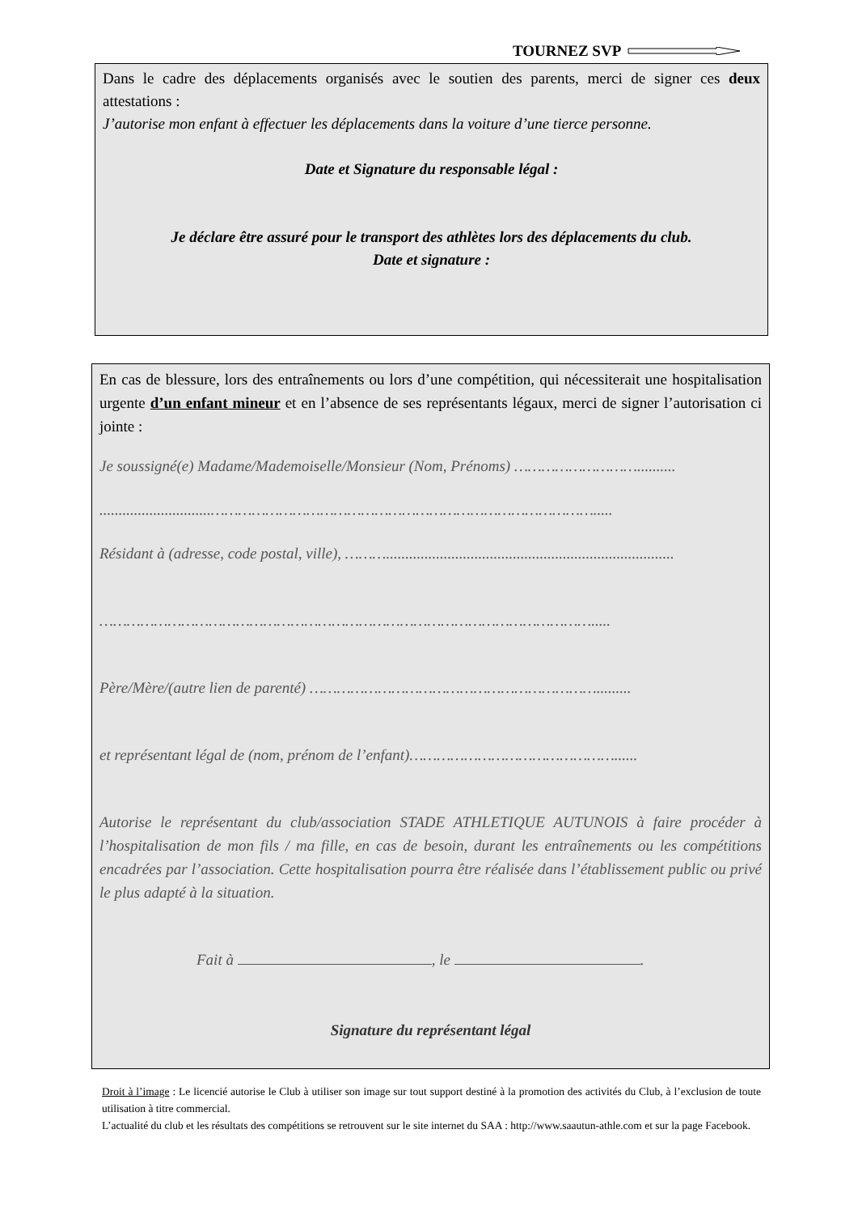TOURNEZ SVP
Dans le cadre des déplacements organisés avec le soutien des parents, merci de signer ces deux attestations :
J’autorise mon enfant à effectuer les déplacements dans la voiture d’une tierce personne.
Date et Signature du responsable légal :
Je déclare être assuré pour le transport des athlètes lors des déplacements du club.
Date et signature :
En cas de blessure, lors des entraînements ou lors d’une compétition, qui nécessiterait une hospitalisation urgente d’un enfant mineur et en l’absence de ses représentants légaux, merci de signer l’autorisation ci jointe :
Je soussigné(e) Madame/Mademoiselle/Monsieur (Nom, Prénoms) ………………………..........
.............................………………………………………………………………………….....
Résidant à (adresse, code postal, ville), ………...........................................................................
……………………………………………………………………………………………….....
Père/Mère/(autre lien de parenté) ……………………………………………………….........
et représentant légal de (nom, prénom de l’enfant)………………………………………......
Autorise le représentant du club/association STADE ATHLETIQUE AUTUNOIS à faire procéder à l’hospitalisation de mon fils / ma fille, en cas de besoin, durant les entraînements ou les compétitions encadrées par l’association. Cette hospitalisation pourra être réalisée dans l’établissement public ou privé le plus adapté à la situation.
Fait à , le .
Signature du représentant légal
Droit à l’image : Le licencié autorise le Club à utiliser son image sur tout support destiné à la promotion des activités du Club, à l’exclusion de toute utilisation à titre commercial.
L’actualité du club et les résultats des compétitions se retrouvent sur le site internet du SAA : http://www.saautun-athle.com et sur la page Facebook.